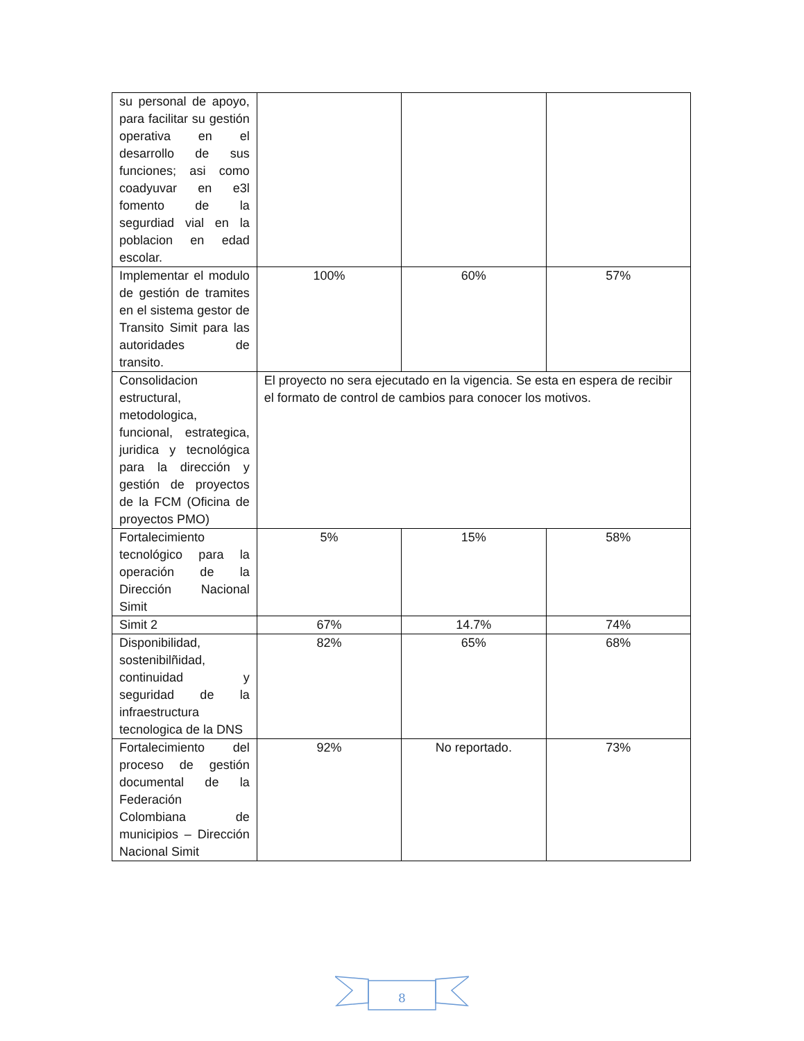| su personal de apoyo, para facilitar su gestión operativa en el desarrollo de sus funciones; asi como coadyuvar en e3l fomento de la segurdiad vial en la poblacion en edad escolar. | | | |
| Implementar el modulo de gestión de tramites en el sistema gestor de Transito Simit para las autoridades de transito. | 100% | 60% | 57% |
| Consolidacion estructural, metodologica, funcional, estrategica, juridica y tecnológica para la dirección y gestión de proyectos de la FCM (Oficina de proyectos PMO) | El proyecto no sera ejecutado en la vigencia. Se esta en espera de recibir el formato de control de cambios para conocer los motivos. | | |
| Fortalecimiento tecnológico para la operación de la Dirección Nacional Simit | 5% | 15% | 58% |
| Simit 2 | 67% | 14.7% | 74% |
| Disponibilidad, sostenibilñidad, continuidad y seguridad de la infraestructura tecnologica de la DNS | 82% | 65% | 68% |
| Fortalecimiento del proceso de gestión documental de la Federación Colombiana de municipios – Dirección Nacional Simit | 92% | No reportado. | 73% |
8